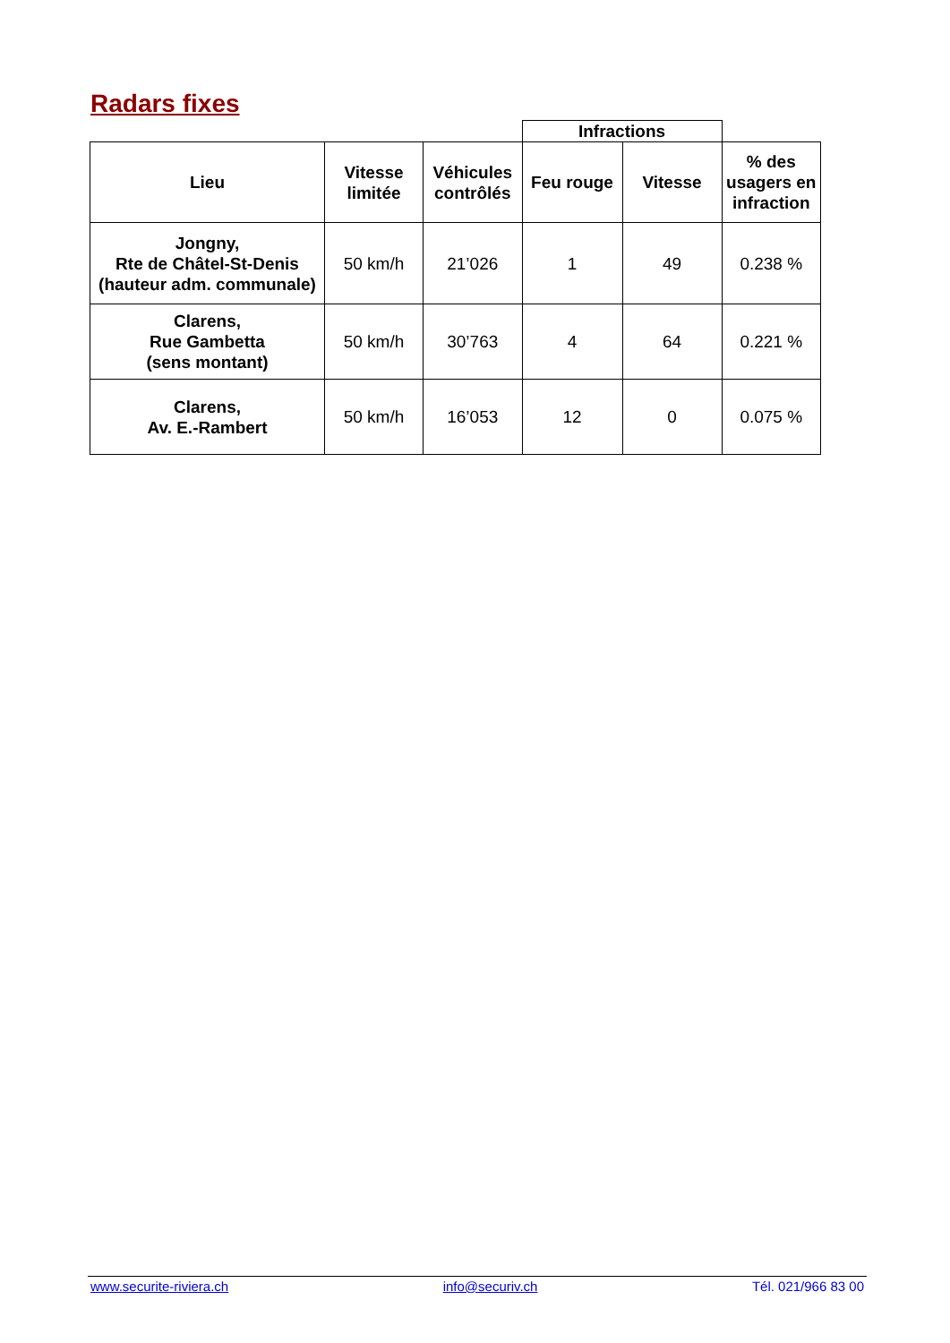Radars fixes
| | | | Infractions | | |
| --- | --- | --- | --- | --- | --- |
| Lieu | Vitesse limitée | Véhicules contrôlés | Feu rouge | Vitesse | % des usagers en infraction |
| Jongny, Rte de Châtel-St-Denis (hauteur adm. communale) | 50 km/h | 21’026 | 1 | 49 | 0.238 % |
| Clarens, Rue Gambetta (sens montant) | 50 km/h | 30’763 | 4 | 64 | 0.221 % |
| Clarens, Av. E.-Rambert | 50 km/h | 16’053 | 12 | 0 | 0.075 % |
www.securite-riviera.ch info@securiv.ch Tél. 021/966 83 00